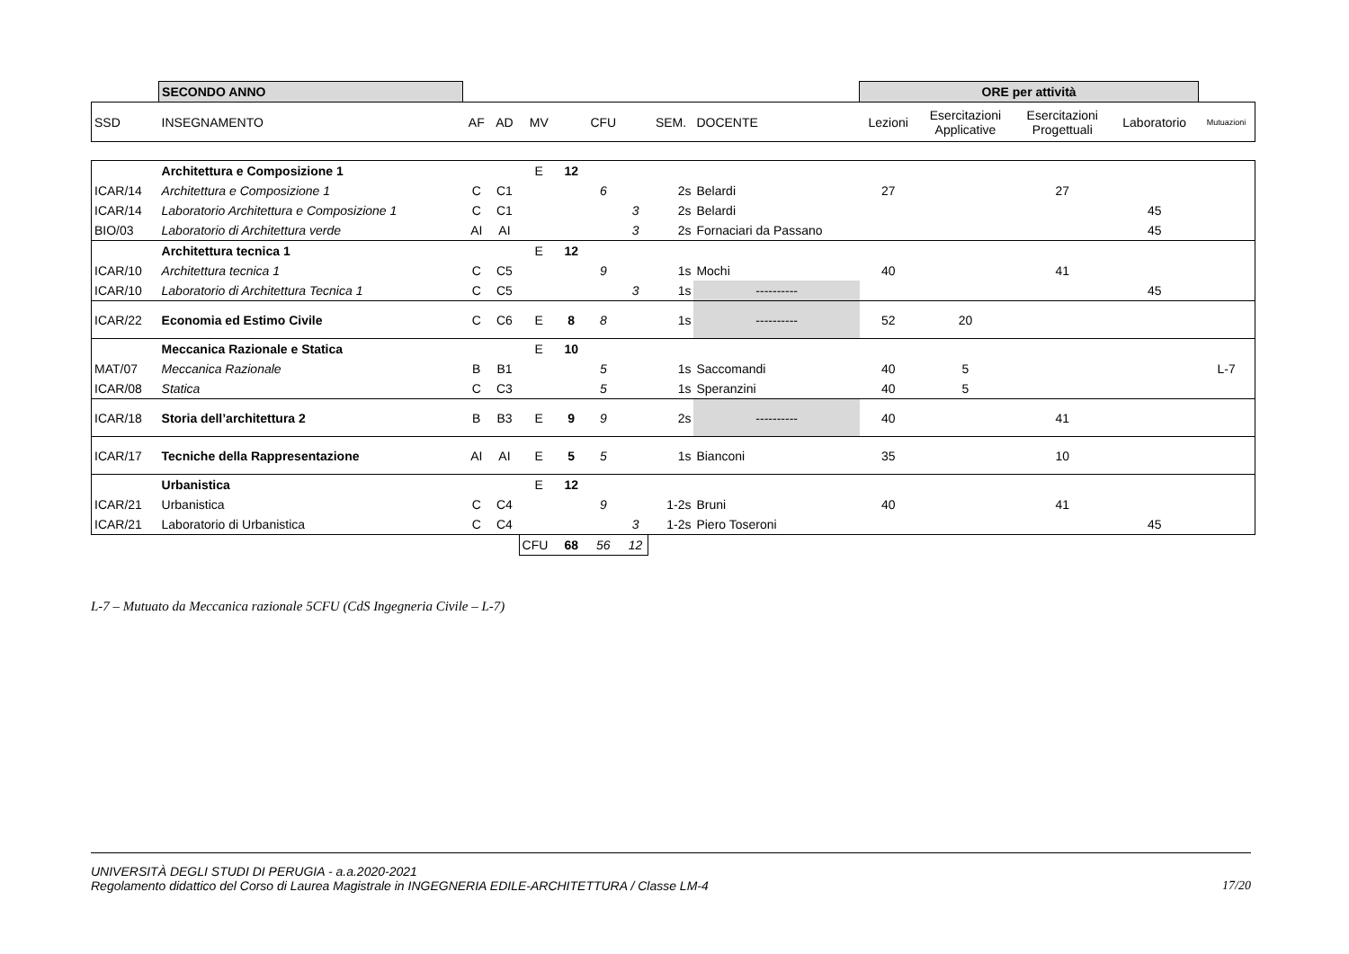| | SECONDO ANNO | | | | | | | | | ORE per attività | | | | |
| SSD | INSEGNAMENTO | AF | AD | MV | | CFU | | SEM. | DOCENTE | Lezioni | Esercitazioni Applicative | Esercitazioni Progettuali | Laboratorio | Mutuazioni |
| | Architettura e Composizione 1 | | | E | 12 | | | | | | | | | |
| ICAR/14 | Architettura e Composizione 1 | C | C1 | | | 6 | | 2s | Belardi | 27 | | 27 | | |
| ICAR/14 | Laboratorio Architettura e Composizione 1 | C | C1 | | | | 3 | 2s | Belardi | | | | 45 | |
| BIO/03 | Laboratorio di Architettura verde | AI | AI | | | | 3 | 2s | Fornaciari da Passano | | | | 45 | |
| | Architettura tecnica 1 | | | E | 12 | | | | | | | | | |
| ICAR/10 | Architettura tecnica 1 | C | C5 | | | 9 | | 1s | Mochi | 40 | | 41 | | |
| ICAR/10 | Laboratorio di Architettura Tecnica 1 | C | C5 | | | | 3 | 1s | ---------- | | | | 45 | |
| ICAR/22 | Economia ed Estimo Civile | C | C6 | E | 8 | 8 | | 1s | ---------- | 52 | 20 | | | |
| | Meccanica Razionale e Statica | | | E | 10 | | | | | | | | | |
| MAT/07 | Meccanica Razionale | B | B1 | | | 5 | | 1s | Saccomandi | 40 | 5 | | | L-7 |
| ICAR/08 | Statica | C | C3 | | | 5 | | 1s | Speranzini | 40 | 5 | | | |
| ICAR/18 | Storia dell’architettura 2 | B | B3 | E | 9 | 9 | | 2s | ---------- | 40 | | 41 | | |
| ICAR/17 | Tecniche della Rappresentazione | AI | AI | E | 5 | 5 | | 1s | Bianconi | 35 | | 10 | | |
| | Urbanistica | | | E | 12 | | | | | | | | | |
| ICAR/21 | Urbanistica | C | C4 | | | 9 | | 1-2s | Bruni | 40 | | 41 | | |
| ICAR/21 | Laboratorio di Urbanistica | C | C4 | | | | 3 | 1-2s | Piero Toseroni | | | | 45 | |
| | | | | CFU | 68 | 56 | 12 | | | | | | | |
L-7 – Mutuato da Meccanica razionale 5CFU (CdS Ingegneria Civile – L-7)
UNIVERSITÀ DEGLI STUDI DI PERUGIA - a.a.2020-2021
Regolamento didattico del Corso di Laurea Magistrale in INGEGNERIA EDILE-ARCHITETTURA / Classe LM-4 17/20